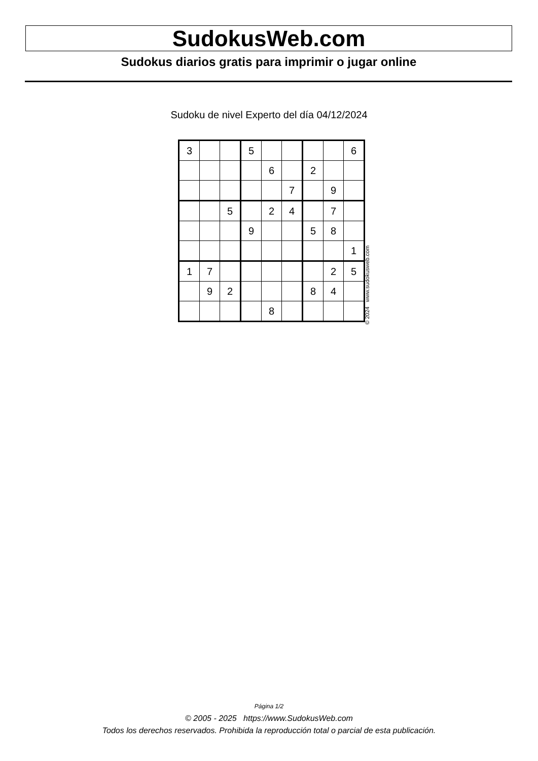SudokusWeb.com
Sudokus diarios gratis para imprimir o jugar online
Sudoku de nivel Experto del día 04/12/2024
| 3 | | | 5 | | | | | 6 |
| | | | | 6 | | 2 | | |
| | | | | | 7 | | 9 | |
| | | 5 | | 2 | 4 | | 7 | |
| | | | 9 | | | 5 | 8 | |
| | | | | | | | | 1 |
| 1 | 7 | | | | | | 2 | 5 |
| | 9 | 2 | | | | 8 | 4 | |
| | | | | 8 | | | | |
© 2024 www.sudokusweb.com
Página 1/2
© 2005 - 2025 https://www.SudokusWeb.com
Todos los derechos reservados. Prohibida la reproducción total o parcial de esta publicación.